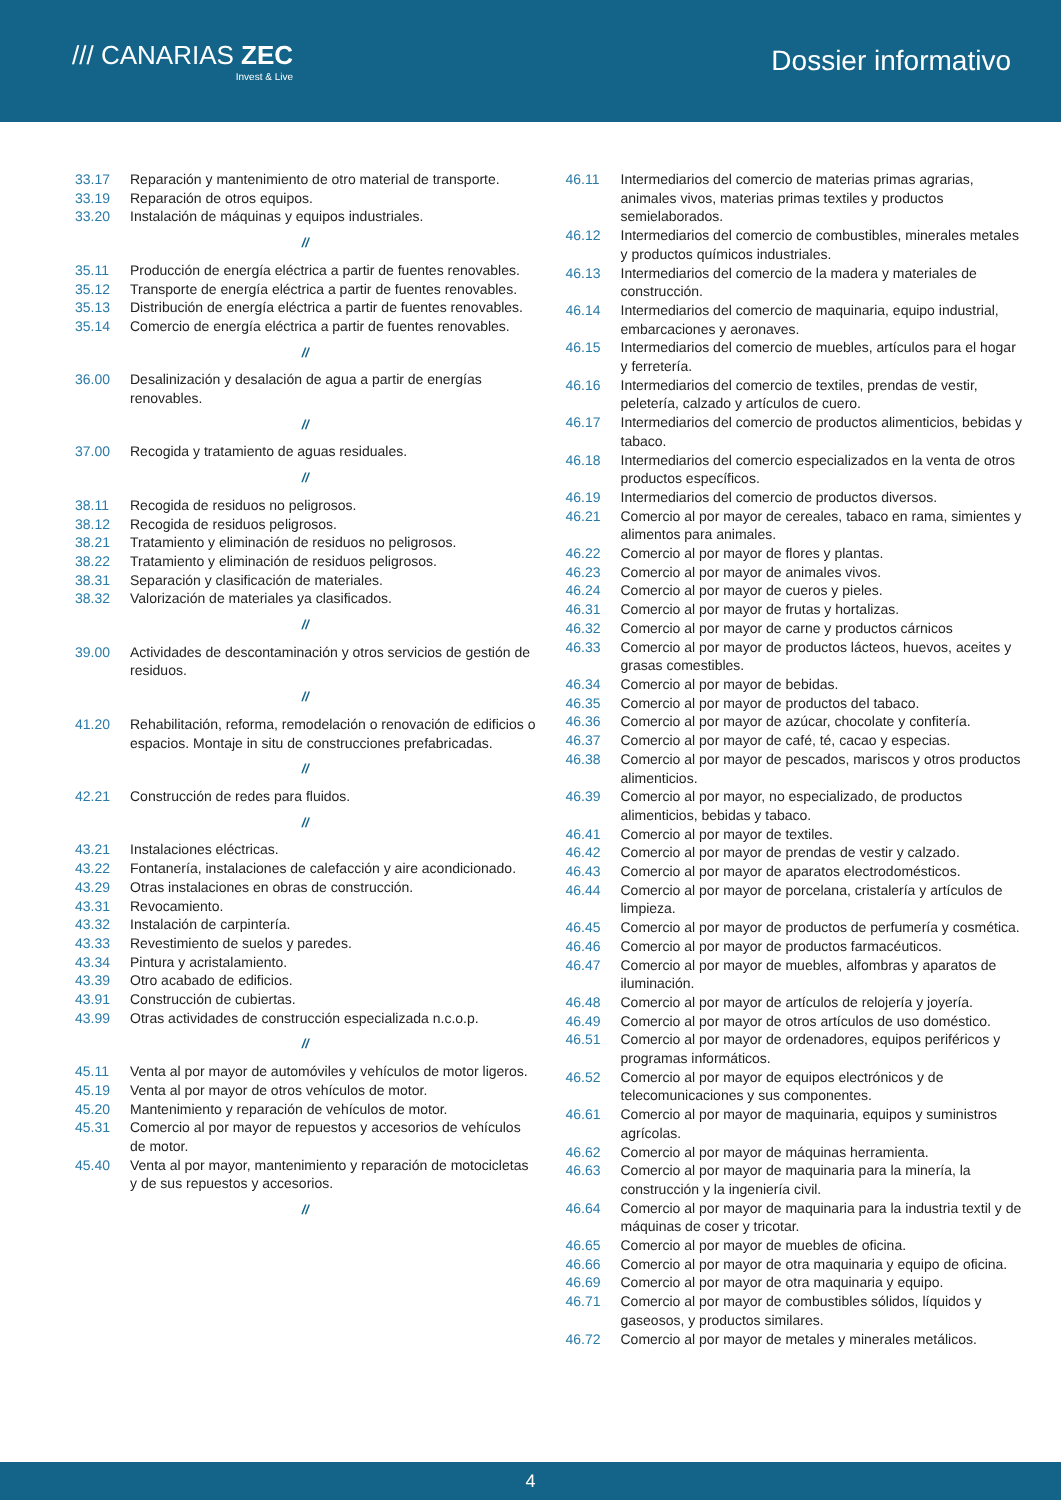/// CANARIAS ZEC
Invest & Live
Dossier informativo
33.17 Reparación y mantenimiento de otro material de transporte.
33.19 Reparación de otros equipos.
33.20 Instalación de máquinas y equipos industriales.
//
35.11 Producción de energía eléctrica a partir de fuentes renovables.
35.12 Transporte de energía eléctrica a partir de fuentes renovables.
35.13 Distribución de energía eléctrica a partir de fuentes renovables.
35.14 Comercio de energía eléctrica a partir de fuentes renovables.
//
36.00 Desalinización y desalación de agua a partir de energías renovables.
//
37.00 Recogida y tratamiento de aguas residuales.
//
38.11 Recogida de residuos no peligrosos.
38.12 Recogida de residuos peligrosos.
38.21 Tratamiento y eliminación de residuos no peligrosos.
38.22 Tratamiento y eliminación de residuos peligrosos.
38.31 Separación y clasificación de materiales.
38.32 Valorización de materiales ya clasificados.
//
39.00 Actividades de descontaminación y otros servicios de gestión de residuos.
//
41.20 Rehabilitación, reforma, remodelación o renovación de edificios o espacios. Montaje in situ de construcciones prefabricadas.
//
42.21 Construcción de redes para fluidos.
//
43.21 Instalaciones eléctricas.
43.22 Fontanería, instalaciones de calefacción y aire acondicionado.
43.29 Otras instalaciones en obras de construcción.
43.31 Revocamiento.
43.32 Instalación de carpintería.
43.33 Revestimiento de suelos y paredes.
43.34 Pintura y acristalamiento.
43.39 Otro acabado de edificios.
43.91 Construcción de cubiertas.
43.99 Otras actividades de construcción especializada n.c.o.p.
//
45.11 Venta al por mayor de automóviles y vehículos de motor ligeros.
45.19 Venta al por mayor de otros vehículos de motor.
45.20 Mantenimiento y reparación de vehículos de motor.
45.31 Comercio al por mayor de repuestos y accesorios de vehículos de motor.
45.40 Venta al por mayor, mantenimiento y reparación de motocicletas y de sus repuestos y accesorios.
//
46.11 Intermediarios del comercio de materias primas agrarias, animales vivos, materias primas textiles y productos semielaborados.
46.12 Intermediarios del comercio de combustibles, minerales metales y productos químicos industriales.
46.13 Intermediarios del comercio de la madera y materiales de construcción.
46.14 Intermediarios del comercio de maquinaria, equipo industrial, embarcaciones y aeronaves.
46.15 Intermediarios del comercio de muebles, artículos para el hogar y ferretería.
46.16 Intermediarios del comercio de textiles, prendas de vestir, peletería, calzado y artículos de cuero.
46.17 Intermediarios del comercio de productos alimenticios, bebidas y tabaco.
46.18 Intermediarios del comercio especializados en la venta de otros productos específicos.
46.19 Intermediarios del comercio de productos diversos.
46.21 Comercio al por mayor de cereales, tabaco en rama, simientes y alimentos para animales.
46.22 Comercio al por mayor de flores y plantas.
46.23 Comercio al por mayor de animales vivos.
46.24 Comercio al por mayor de cueros y pieles.
46.31 Comercio al por mayor de frutas y hortalizas.
46.32 Comercio al por mayor de carne y productos cárnicos
46.33 Comercio al por mayor de productos lácteos, huevos, aceites y grasas comestibles.
46.34 Comercio al por mayor de bebidas.
46.35 Comercio al por mayor de productos del tabaco.
46.36 Comercio al por mayor de azúcar, chocolate y confitería.
46.37 Comercio al por mayor de café, té, cacao y especias.
46.38 Comercio al por mayor de pescados, mariscos y otros productos alimenticios.
46.39 Comercio al por mayor, no especializado, de productos alimenticios, bebidas y tabaco.
46.41 Comercio al por mayor de textiles.
46.42 Comercio al por mayor de prendas de vestir y calzado.
46.43 Comercio al por mayor de aparatos electrodomésticos.
46.44 Comercio al por mayor de porcelana, cristalería y artículos de limpieza.
46.45 Comercio al por mayor de productos de perfumería y cosmética.
46.46 Comercio al por mayor de productos farmacéuticos.
46.47 Comercio al por mayor de muebles, alfombras y aparatos de iluminación.
46.48 Comercio al por mayor de artículos de relojería y joyería.
46.49 Comercio al por mayor de otros artículos de uso doméstico.
46.51 Comercio al por mayor de ordenadores, equipos periféricos y programas informáticos.
46.52 Comercio al por mayor de equipos electrónicos y de telecomunicaciones y sus componentes.
46.61 Comercio al por mayor de maquinaria, equipos y suministros agrícolas.
46.62 Comercio al por mayor de máquinas herramienta.
46.63 Comercio al por mayor de maquinaria para la minería, la construcción y la ingeniería civil.
46.64 Comercio al por mayor de maquinaria para la industria textil y de máquinas de coser y tricotar.
46.65 Comercio al por mayor de muebles de oficina.
46.66 Comercio al por mayor de otra maquinaria y equipo de oficina.
46.69 Comercio al por mayor de otra maquinaria y equipo.
46.71 Comercio al por mayor de combustibles sólidos, líquidos y gaseosos, y productos similares.
46.72 Comercio al por mayor de metales y minerales metálicos.
4